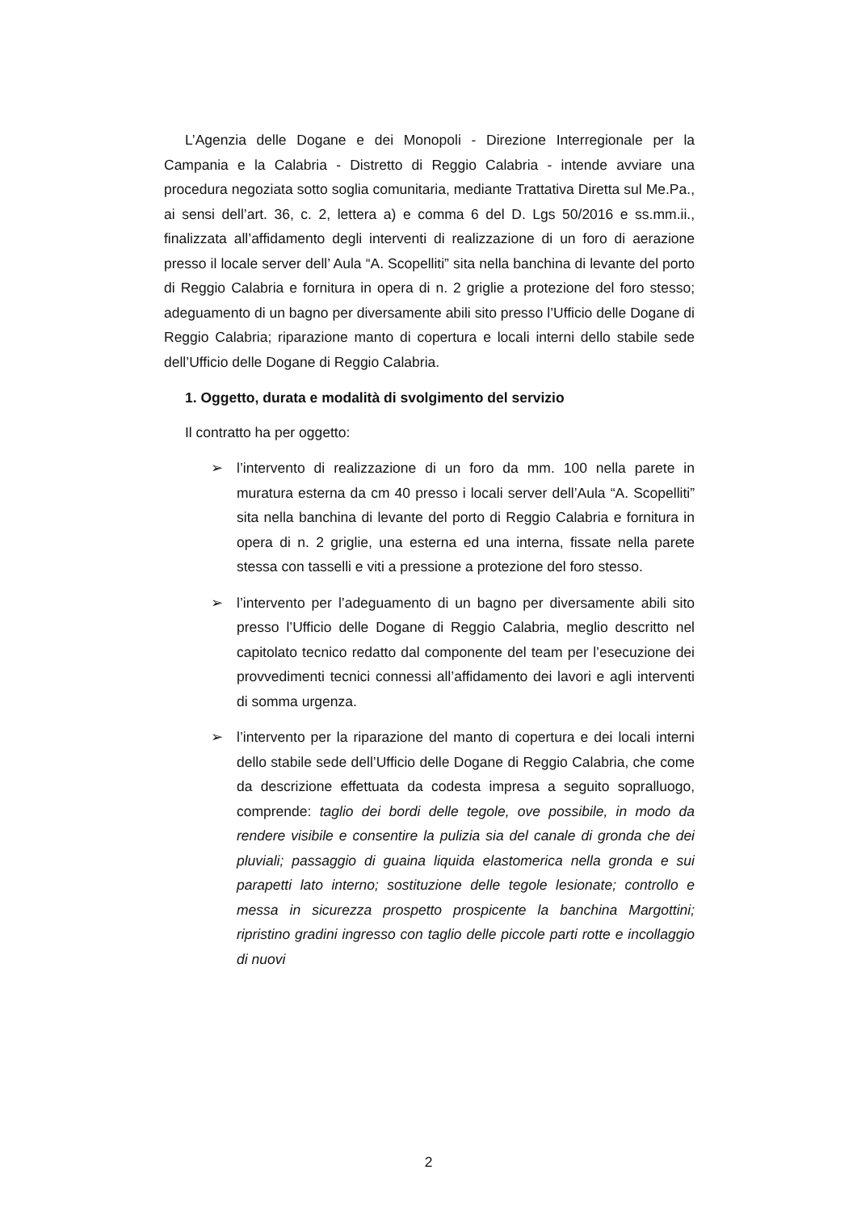L’Agenzia delle Dogane e dei Monopoli - Direzione Interregionale per la Campania e la Calabria - Distretto di Reggio Calabria - intende avviare una procedura negoziata sotto soglia comunitaria, mediante Trattativa Diretta sul Me.Pa., ai sensi dell’art. 36, c. 2, lettera a) e comma 6 del D. Lgs 50/2016 e ss.mm.ii., finalizzata all’affidamento degli interventi di realizzazione di un foro di aerazione presso il locale server dell’ Aula “A. Scopelliti” sita nella banchina di levante del porto di Reggio Calabria e fornitura in opera di n. 2 griglie a protezione del foro stesso; adeguamento di un bagno per diversamente abili sito presso l’Ufficio delle Dogane di Reggio Calabria; riparazione manto di copertura e locali interni dello stabile sede dell’Ufficio delle Dogane di Reggio Calabria.
1. Oggetto, durata e modalità di svolgimento del servizio
Il contratto ha per oggetto:
➢ l’intervento di realizzazione di un foro da mm. 100 nella parete in muratura esterna da cm 40 presso i locali server dell’Aula “A. Scopelliti” sita nella banchina di levante del porto di Reggio Calabria e fornitura in opera di n. 2 griglie, una esterna ed una interna, fissate nella parete stessa con tasselli e viti a pressione a protezione del foro stesso.
➢ l’intervento per l’adeguamento di un bagno per diversamente abili sito presso l’Ufficio delle Dogane di Reggio Calabria, meglio descritto nel capitolato tecnico redatto dal componente del team per l’esecuzione dei provvedimenti tecnici connessi all’affidamento dei lavori e agli interventi di somma urgenza.
➢ l’intervento per la riparazione del manto di copertura e dei locali interni dello stabile sede dell’Ufficio delle Dogane di Reggio Calabria, che come da descrizione effettuata da codesta impresa a seguito sopralluogo, comprende: taglio dei bordi delle tegole, ove possibile, in modo da rendere visibile e consentire la pulizia sia del canale di gronda che dei pluviali; passaggio di guaina liquida elastomerica nella gronda e sui parapetti lato interno; sostituzione delle tegole lesionate; controllo e messa in sicurezza prospetto prospicente la banchina Margottini; ripristino gradini ingresso con taglio delle piccole parti rotte e incollaggio di nuovi
2